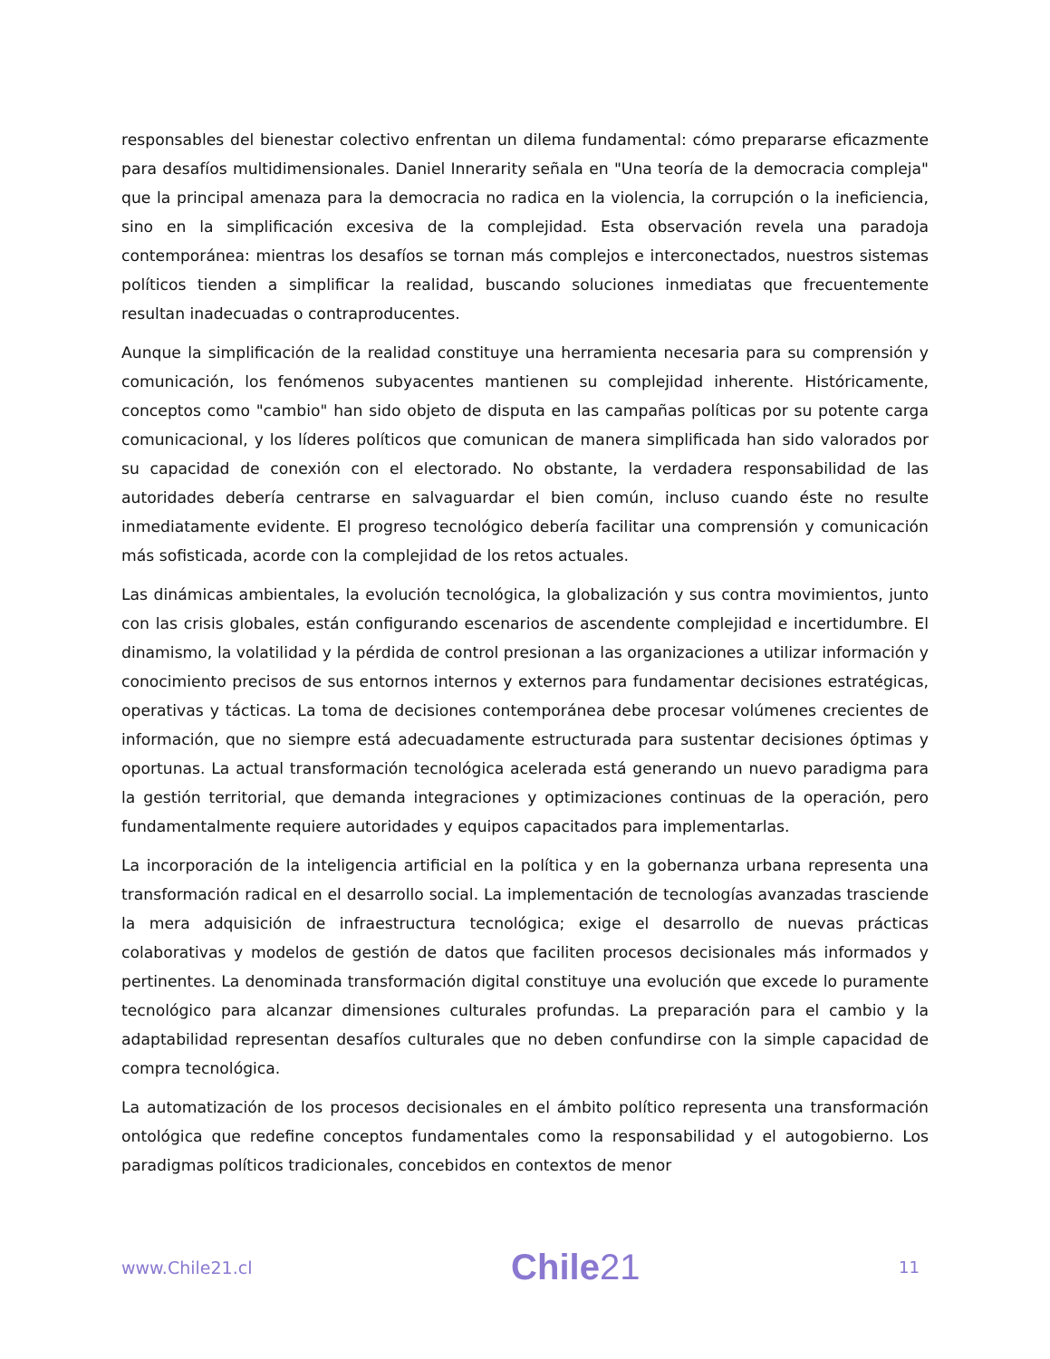responsables del bienestar colectivo enfrentan un dilema fundamental: cómo prepararse eficazmente para desafíos multidimensionales. Daniel Innerarity señala en "Una teoría de la democracia compleja" que la principal amenaza para la democracia no radica en la violencia, la corrupción o la ineficiencia, sino en la simplificación excesiva de la complejidad. Esta observación revela una paradoja contemporánea: mientras los desafíos se tornan más complejos e interconectados, nuestros sistemas políticos tienden a simplificar la realidad, buscando soluciones inmediatas que frecuentemente resultan inadecuadas o contraproducentes.
Aunque la simplificación de la realidad constituye una herramienta necesaria para su comprensión y comunicación, los fenómenos subyacentes mantienen su complejidad inherente. Históricamente, conceptos como "cambio" han sido objeto de disputa en las campañas políticas por su potente carga comunicacional, y los líderes políticos que comunican de manera simplificada han sido valorados por su capacidad de conexión con el electorado. No obstante, la verdadera responsabilidad de las autoridades debería centrarse en salvaguardar el bien común, incluso cuando éste no resulte inmediatamente evidente. El progreso tecnológico debería facilitar una comprensión y comunicación más sofisticada, acorde con la complejidad de los retos actuales.
Las dinámicas ambientales, la evolución tecnológica, la globalización y sus contra movimientos, junto con las crisis globales, están configurando escenarios de ascendente complejidad e incertidumbre. El dinamismo, la volatilidad y la pérdida de control presionan a las organizaciones a utilizar información y conocimiento precisos de sus entornos internos y externos para fundamentar decisiones estratégicas, operativas y tácticas. La toma de decisiones contemporánea debe procesar volúmenes crecientes de información, que no siempre está adecuadamente estructurada para sustentar decisiones óptimas y oportunas. La actual transformación tecnológica acelerada está generando un nuevo paradigma para la gestión territorial, que demanda integraciones y optimizaciones continuas de la operación, pero fundamentalmente requiere autoridades y equipos capacitados para implementarlas.
La incorporación de la inteligencia artificial en la política y en la gobernanza urbana representa una transformación radical en el desarrollo social. La implementación de tecnologías avanzadas trasciende la mera adquisición de infraestructura tecnológica; exige el desarrollo de nuevas prácticas colaborativas y modelos de gestión de datos que faciliten procesos decisionales más informados y pertinentes. La denominada transformación digital constituye una evolución que excede lo puramente tecnológico para alcanzar dimensiones culturales profundas. La preparación para el cambio y la adaptabilidad representan desafíos culturales que no deben confundirse con la simple capacidad de compra tecnológica.
La automatización de los procesos decisionales en el ámbito político representa una transformación ontológica que redefine conceptos fundamentales como la responsabilidad y el autogobierno. Los paradigmas políticos tradicionales, concebidos en contextos de menor
www.Chile21.cl Chile21 11